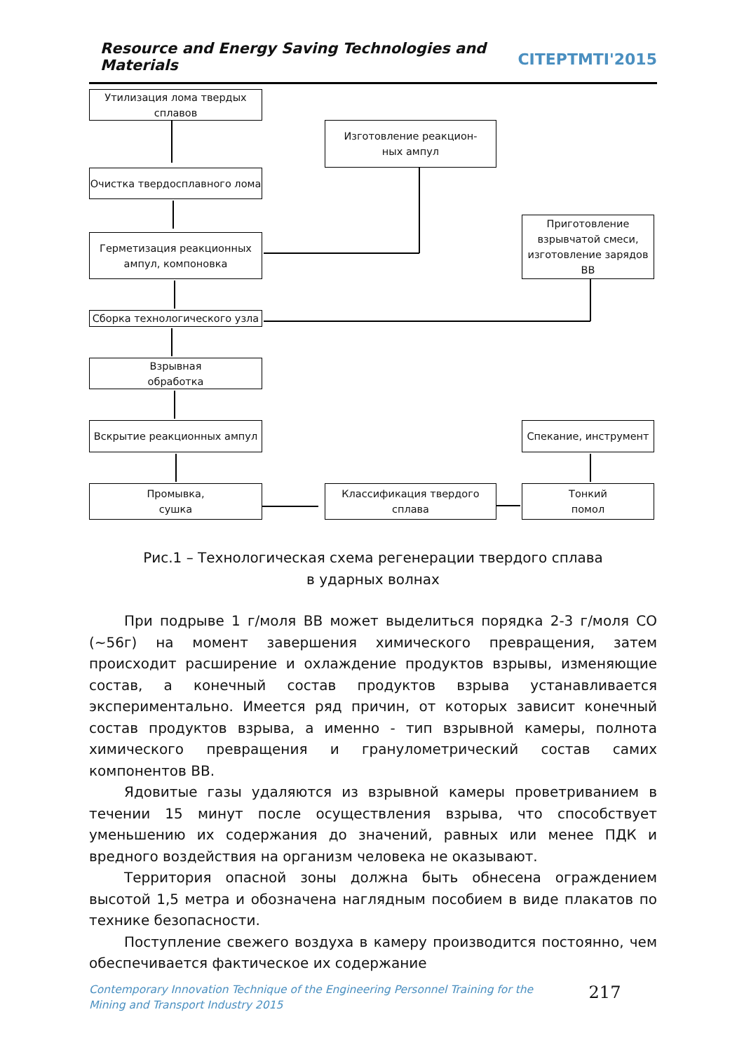Resource and Energy Saving Technologies and Materials CITEPTMTI'2015
Утилизация лома твердых сплавов
Изготовление реакцион-
ных ампул
Очистка твердосплавного лома
Приготовление взрывчатой смеси, изготовление зарядов ВВ
Герметизация реакционных ампул, компоновка
Сборка технологического узла
Взрывная
обработка
Вскрытие реакционных ампул Спекание, инструмент
Промывка,
сушка
Классификация твердого сплава
Тонкий
помол
Рис.1 – Технологическая схема регенерации твердого сплава
в ударных волнах
При подрыве 1 г/моля ВВ может выделиться порядка 2-3 г/моля СО (~56г) на момент завершения химического превращения, затем происходит расширение и охлаждение продуктов взрывы, изменяющие состав, а конечный состав продуктов взрыва устанавливается экспериментально. Имеется ряд причин, от которых зависит конечный состав продуктов взрыва, а именно - тип взрывной камеры, полнота химического превращения и гранулометрический состав самих компонентов ВВ.
Ядовитые газы удаляются из взрывной камеры проветриванием в течении 15 минут после осуществления взрыва, что способствует уменьшению их содержания до значений, равных или менее ПДК и вредного воздействия на организм человека не оказывают.
Территория опасной зоны должна быть обнесена ограждением высотой 1,5 метра и обозначена наглядным пособием в виде плакатов по технике безопасности.
Поступление свежего воздуха в камеру производится постоянно, чем обеспечивается фактическое их содержание
Contemporary Innovation Technique of the Engineering Personnel Training for the Mining and Transport Industry 2015
217